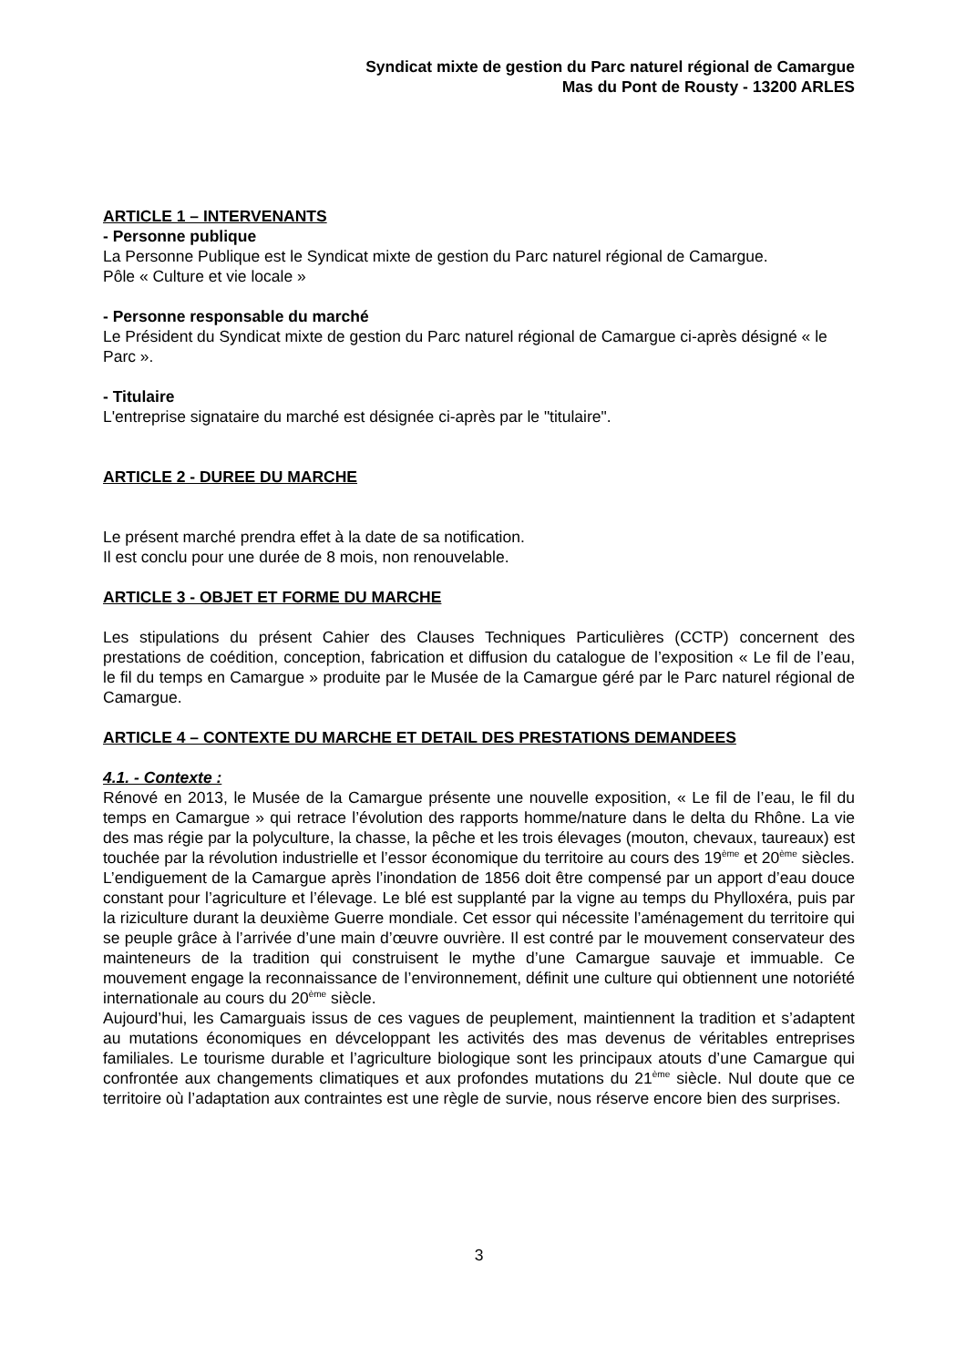Syndicat mixte de gestion du Parc naturel régional de Camargue
Mas du Pont de Rousty - 13200 ARLES
ARTICLE 1 – INTERVENANTS
- Personne publique
La Personne Publique est le Syndicat mixte de gestion du Parc naturel régional de Camargue.
Pôle « Culture et vie locale »
- Personne responsable du marché
Le Président du Syndicat mixte de gestion du Parc naturel régional de Camargue ci-après désigné « le Parc ».
- Titulaire
L'entreprise signataire du marché est désignée ci-après par le "titulaire".
ARTICLE 2 - DUREE DU MARCHE
Le présent marché prendra effet à la date de sa notification.
Il est conclu pour une durée de 8 mois, non renouvelable.
ARTICLE 3 - OBJET ET FORME DU MARCHE
Les stipulations du présent Cahier des Clauses Techniques Particulières (CCTP) concernent des prestations de coédition, conception, fabrication et diffusion du catalogue de l’exposition « Le fil de l’eau, le fil du temps en Camargue » produite par le Musée de la Camargue géré par le Parc naturel régional de Camargue.
ARTICLE 4 – CONTEXTE DU MARCHE ET DETAIL DES PRESTATIONS DEMANDEES
4.1. - Contexte :
Rénové en 2013, le Musée de la Camargue présente une nouvelle exposition, « Le fil de l’eau, le fil du temps en Camargue » qui retrace l’évolution des rapports homme/nature dans le delta du Rhône. La vie des mas régie par la polyculture, la chasse, la pêche et les trois élevages (mouton, chevaux, taureaux) est touchée par la révolution industrielle et l’essor économique du territoire au cours des 19<sup>ème</sup> et 20<sup>ème</sup> siècles. L’endiguement de la Camargue après l’inondation de 1856 doit être compensé par un apport d’eau douce constant pour l’agriculture et l’élevage. Le blé est supplanté par la vigne au temps du Phylloxéra, puis par la riziculture durant la deuxième Guerre mondiale. Cet essor qui nécessite l’aménagement du territoire qui se peuple grâce à l’arrivée d’une main d’œuvre ouvrière. Il est contré par le mouvement conservateur des mainteneurs de la tradition qui construisent le mythe d’une Camargue sauvaje et immuable. Ce mouvement engage la reconnaissance de l’environnement, définit une culture qui obtiennent une notoriété internationale au cours du 20<sup>ème</sup> siècle.
Aujourd’hui, les Camarguais issus de ces vagues de peuplement, maintiennent la tradition et s’adaptent au mutations économiques en dévceloppant les activités des mas devenus de véritables entreprises familiales. Le tourisme durable et l’agriculture biologique sont les principaux atouts d’une Camargue qui confrontée aux changements climatiques et aux profondes mutations du 21<sup>ème</sup> siècle. Nul doute que ce territoire où l’adaptation aux contraintes est une règle de survie, nous réserve encore bien des surprises.
3